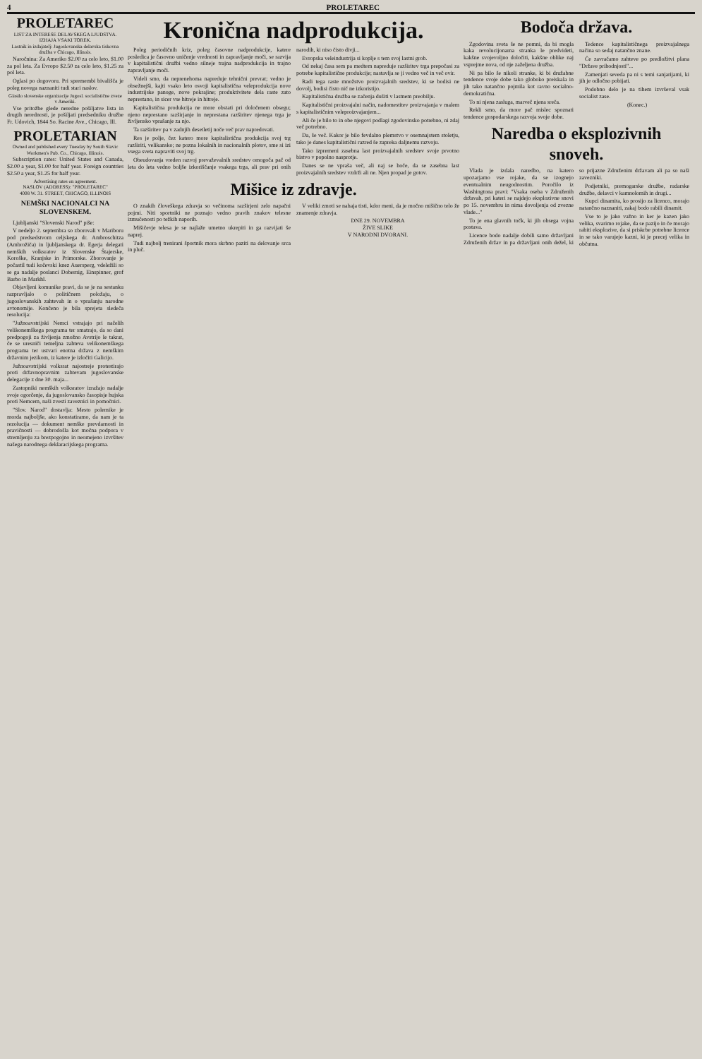4 PROLETAREC
PROLETAREC
LIST ZA INTERESE DELAVSKEGA LJUDSTVA.
IZHAJA VSAKI TOREK.
Lastnik in izdajatelj: Jugoslovanska delavska tiskovna družba v Chicago, Illinois.
Naročnina: Za Ameriko $2.00 za celo leto, $1.00 za pol leta. Za Evropo $2.50 za celo leto, $1.25 za pol leta.
Oglasi po dogovoru. Pri spremembi bivališča je poleg novega naznaniti tudi stari naslov.
Glasilo slovenske organizacije Jugosl. socialistične zveze v Ameriki.
Vse pritožbe glede neredne pošiljatve lista in drugih nerednosti, je pošiljati predsedniku družbe Fr. Udovich, 1844 So. Racine Ave., Chicago, Ill.
PROLETARIAN
Owned and published every Tuesday by South Slavic Workmen's Pub. Co., Chicago, Illinois.
Subscription rates: United States and Canada, $2.00 a year, $1.00 for half year. Foreign countries $2.50 a year, $1.25 for half year.
Advertising rates on agreement.
NASLOV (ADDRESS): "PROLETAREC"
4008 W. 31. STREET, CHICAGO, ILLINOIS
NEMŠKI NACIONALCI NA SLOVENSKEM.
Ljubljanski "Slovenski Narod" piše:
V nedeljo 2. septembra so zborovali v Mariboru pod predsedstvom celjskega dr. Ambroschitza (Ambrožiča) in ljubljanskega dr. Egerja delegati nemških volksratov iz Slovenske Štajerske, Koroške, Kranjske in Primorske. Zborovanje je počastil tudi kočevski knez Auersperg, vdeležili so se ga nadalje poslanci Dobernig, Einspinner, grof Barbo in Markhl.
Objavljeni komunike pravi, da se je na sestanku razpravljalo o političnem položaju, o jugoslovanskih zahtevah in o vprašanju narodne avtonomije. Končeno je bila sprejeta sledeča resolucija:
"Južnoavstrijski Nemci vstrajajo pri načelih velikonemškega programa ter smatrajo, da so dani predpogoji za življenja zmožno Avstrijo le takrat, če se uresniči temeljna zahteva velikonemškega programa ter ustvari enotna država z nemškim državnim jezikom, iz katere je izločiti Galicijo.
Južnoavstrijski volksrat najostreje protestirajo proti državnopravnim zahtevam jugoslovanske delegacije z dne 30. maja...
Zastopniki nemških volksratov izražajo nadalje svoje ogorčenje, da jugoslovansko časopisje hujska proti Nemcem, naši zvesti zaveznici in pomočnici.
"Slov. Narod" dostavlja: Mesto polemike je morda najboljše, ako konstatiramo, da nam je ta rezolucija — dokument nemške prevdarnosti in pravičnosti — dobrodošla kot močna podpora v stremljenju za brezpogojno in neomejeno izvršitev našega narodnega deklaracijskega programa.
Kronična nadprodukcija.
Poleg periodičnih kriz, poleg časovne nadprodukcije, katere posledica je časovno uničenje vrednosti in zapravljanje moči, se razvija v kapitalistični družbi vedno silneje trajna nadprodukcija in trajno zapravljanje moči.
Videli smo, da neprenehoma napreduje tehnični prevrat; vedno je obsežnejši, kajti vsako leto osvoji kapitalistična veleprodukcija nove industrijske panoge, nove pokrajine; produktivitete dela raste zato neprestano, in sicer vse hitreje in hitreje.
Kapitalistična produkcija ne more obstati pri določenem obsegu; njeno neprestano razširjanje in neprestana razširitev njenega trga je življensko vprašanje za njo.
Ta razširitev pa v zadnjih desetletij noče več prav napredovati.
Res je polje, čez katero more kapitalistična produkcija svoj trg razširiti, velikansko; ne pozna lokalnih in nacionalnih plotov, sme si izi vsega sveta napraviti svoj trg.
Obeudovanja vreden razvoj prevaževalnih sredstev omogoča pač od leta do leta vedno boljše izkoriščanje vsakega trga, ali prav pri onih narodih, ki niso čisto divji...
Evropska veleindustrija si koplje s tem svoj lastni grob.
Od nekaj časa sem pa medtem napreduje razširitev trga prepočasi za potrebe kapitalistične produkcije; nastavlja se ji vedno več in več ovir.
Radi tega raste množstvo proizvajalnih sredstev, ki se bodisi ne dovolj, bodisi čisto nič ne izkoristijo.
Kapitalistična družba se začenja dušiti v lastnem preobilju.
Kapitalistični proizvajalni način, nadomestitev proizvajanja v malem s kapitalističnim veleproizvajanjem...
Ali če je bilo to in obe njegovi podlagi zgodovinsko potrebno, ni zdaj več potrebno.
Da, še več. Kakor je bilo fevdalno plemstvo v osemnajstem stoletju, tako je danes kapitalistični razred še zapreka daljnemu razvoju.
Tako izpremeni zasebna last proizvajalnih sredstev svoje prvotno bistvo v popolno nasprotje.
Danes se ne vpraša več, ali naj se hoče, da se zasebna last proizvajalnih sredstev vzdrži ali ne. Njen propad je gotov.
Mišice iz zdravje.
O znakih človeškega zdravja so večinoma razširjeni zelo napačni pojmi. Niti sportniki ne poznajo vedno pravih znakov telesne izmučenosti po težkih naporih.
Mišičevje telesa je se najlaže umetno ukrepiti in ga razvijati še naprej.
Tudi najbolj trenirani športnik mora skrbno paziti na delovanje srca in pluč.
V veliki zmoti se nahaja tisti, kdor meni, da je močno mišično telo že znamenje zdravja.
DNE 29. NOVEMBRA
ŽIVE SLIKE
V NARODNI DVORANI.
Bodoča država.
Zgodovina sveta še ne pomni, da bi mogla kaka revolucijonarna stranka le predvideti, kakšne svojevoljno določiti, kakšne oblike naj vsprejme nova, od nje zaželjena družba.
Ni pa bilo še nikoli stranke, ki bi družabne tendence svoje dobe tako globoko preiskala in jih tako natančno pojmila kot ravno socialno-demokratična.
To ni njena zasluga, marveč njena sreča.
Rekli smo, da more pač mislec spoznati tendence gospodarskega razvoja svoje dobe.
Tedence kapitalističnega proizvajalnega načina so sedaj natančno znane.
Če zavračamo zahteve po predložitvi plana "Države prihodnjosti"...
Zamenjati seveda pa ni s temi sanjarijami, ki jih je odločno pobijati.
Podobno delo je na tihem izvrševal vsak socialist zase.
(Konec.)
Naredba o eksplozivnih snoveh.
Vlada je izdala naredbo, na katero upozarjamo vse rojake, da se izognejo eventualnim neugodnostim. Poročilo iz Washingtona pravi: "Vsaka oseba v Združenih državah, pri kateri se najdejo eksplozivne snovi po 15. novembru in nima dovoljenja od zvezne vlade..."
To je ena glavnih točk, ki jih obsega vojna postava.
Licence bodo nadalje dobili samo državljani Združenih držav in pa državljani onih dežel, ki so prijazne Združenim državam ali pa so naši zavezniki.
Podjetniki, premogarske družbe, rudarske družbe, delavci v kamnolomih in drugi...
Kupci dinamita, ko prosijo za licenco, morajo natančno naznaniti, zakaj bodo rabili dinamit.
Vse to je jako važno in ker je kazen jako velika, svarimo rojake, da se pazijo in če morajo rabiti eksplozive, da si priskrbe potrebne licence in se tako varujejo kazni, ki je precej velika in občutna.